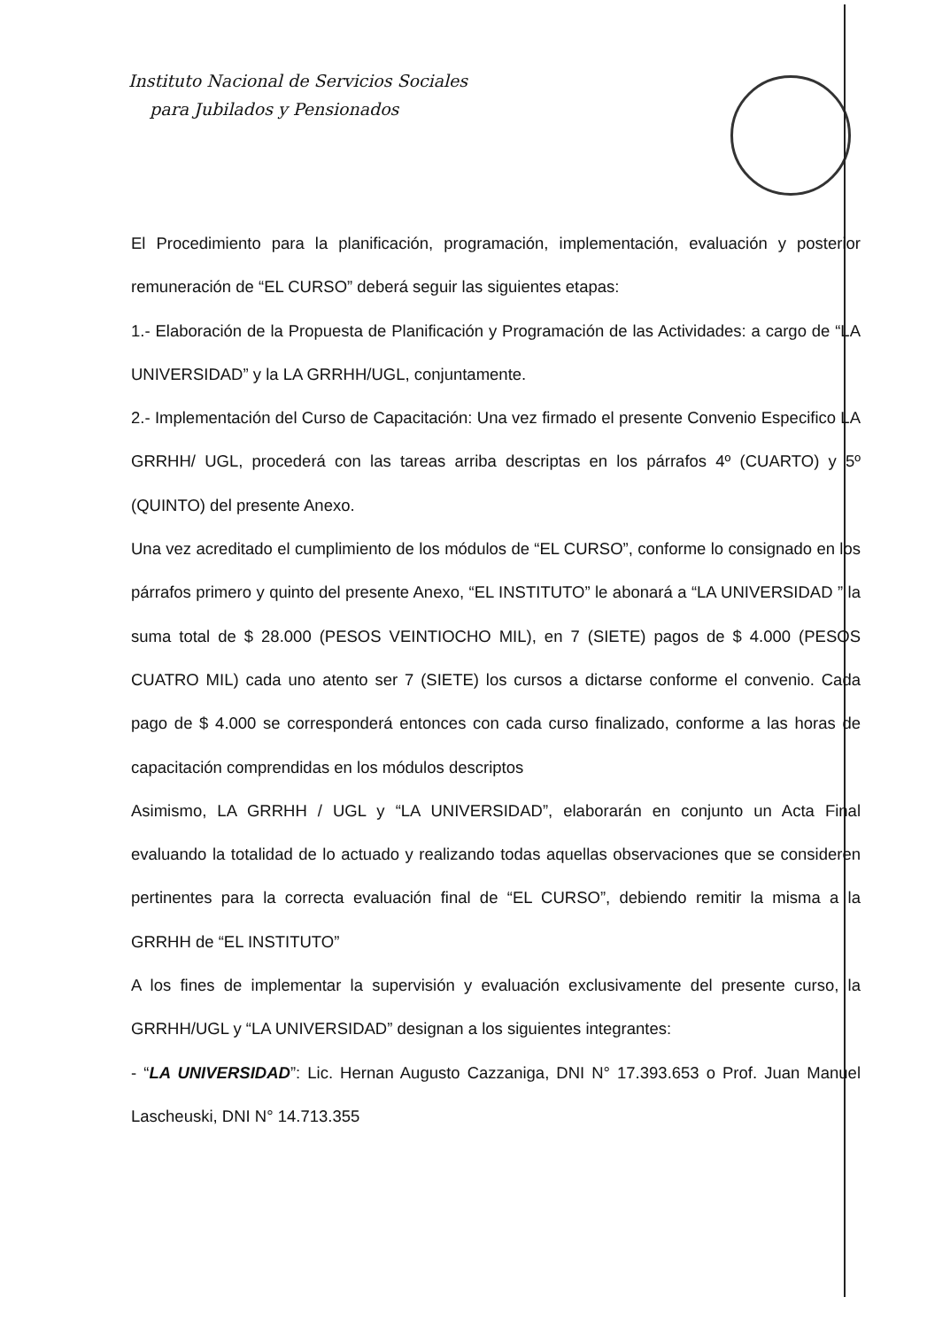Instituto Nacional de Servicios Sociales
para Jubilados y Pensionados
El Procedimiento para la planificación, programación, implementación, evaluación y posterior remuneración de “EL CURSO” deberá seguir las siguientes etapas:
1.- Elaboración de la Propuesta de Planificación y Programación de las Actividades: a cargo de “LA UNIVERSIDAD” y la LA GRRHH/UGL, conjuntamente.
2.- Implementación del Curso de Capacitación: Una vez firmado el presente Convenio Especifico LA GRRHH/ UGL, procederá con las tareas arriba descriptas en los párrafos 4º (CUARTO) y 5º (QUINTO) del presente Anexo.
Una vez acreditado el cumplimiento de los módulos de “EL CURSO”, conforme lo consignado en los párrafos primero y quinto del presente Anexo, “EL INSTITUTO” le abonará a “LA UNIVERSIDAD ” la suma total de $ 28.000 (PESOS VEINTIOCHO MIL), en 7 (SIETE) pagos de $ 4.000 (PESOS CUATRO MIL) cada uno atento ser 7 (SIETE) los cursos a dictarse conforme el convenio. Cada pago de $ 4.000 se corresponderá entonces con cada curso finalizado, conforme a las horas de capacitación comprendidas en los módulos descriptos
Asimismo, LA GRRHH / UGL y “LA UNIVERSIDAD”, elaborarán en conjunto un Acta Final evaluando la totalidad de lo actuado y realizando todas aquellas observaciones que se consideren pertinentes para la correcta evaluación final de “EL CURSO”, debiendo remitir la misma a la GRRHH de “EL INSTITUTO”
A los fines de implementar la supervisión y evaluación exclusivamente del presente curso, la GRRHH/UGL y “LA UNIVERSIDAD” designan a los siguientes integrantes:
- “LA UNIVERSIDAD”: Lic. Hernan Augusto Cazzaniga, DNI N° 17.393.653 o Prof. Juan Manuel Lascheuski, DNI N° 14.713.355